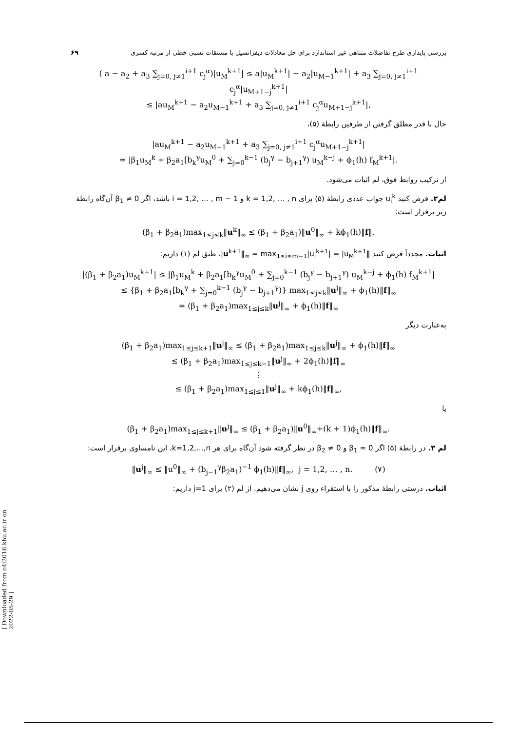بررسی پایداری طرح تفاضلات متناهی غیر استاندارد برای حل معادلات دیفرانسیل با مشتقات نسبی خطی از مرتبه کسری ۶۹
( a − a<sub>2</sub> + a<sub>3</sub> ∑<sub>j=0, j≠1</sub><sup>i+1</sup> c<sub>j</sub><sup>α</sup>)|u<sub>M</sub><sup>k+1</sup>| ≤ a|u<sub>M</sub><sup>k+1</sup>| − a<sub>2</sub>|u<sub>M−1</sub><sup>k+1</sup>| + a<sub>3</sub> ∑<sub>j=0, j≠1</sub><sup>i+1</sup> c<sub>j</sub><sup>α</sup>|u<sub>M+1−j</sub><sup>k+1</sup>|
≤ |au<sub>M</sub><sup>k+1</sup> − a<sub>2</sub>u<sub>M−1</sub><sup>k+1</sup> + a<sub>3</sub> ∑<sub>j=0, j≠1</sub><sup>i+1</sup> c<sub>j</sub><sup>α</sup>u<sub>M+1−j</sub><sup>k+1</sup>|,
حال با قدر مطلق گرفتن از طرفین رابطهٔ (۵)،
|au<sub>M</sub><sup>k+1</sup> − a<sub>2</sub>u<sub>M−1</sub><sup>k+1</sup> + a<sub>3</sub> ∑<sub>j=0, j≠1</sub><sup>i+1</sup> c<sub>j</sub><sup>α</sup>u<sub>M+1−j</sub><sup>k+1</sup>|
= |β<sub>1</sub>u<sub>M</sub><sup>k</sup> + β<sub>2</sub>a<sub>1</sub>[b<sub>k</sub><sup>γ</sup>u<sub>M</sub><sup>0</sup> + ∑<sub>j=0</sub><sup>k−1</sup> (b<sub>j</sub><sup>γ</sup> − b<sub>j+1</sub><sup>γ</sup>) u<sub>M</sub><sup>k−j</sup> + ϕ<sub>1</sub>(h) f<sub>M</sub><sup>k+1</sup>|.
از ترکیب روابط فوق، لم اثبات می‌شود.
لم۲. فرض کنید u<sub>i</sub><sup>k</sup> جواب عددی رابطهٔ (۵) برای k = 1,2, … , n و i = 1,2, … , m − 1 باشد، اگر β<sub>1</sub> ≠ 0 آن‌گاه رابطهٔ زیر برقرار است:
(β<sub>1</sub> + β<sub>2</sub>a<sub>1</sub>)max<sub>1≤j≤k</sub>‖u<sup>k</sup>‖<sub>∞</sub> ≤ (β<sub>1</sub> + β<sub>2</sub>a<sub>1</sub>)‖u<sup>0</sup>‖<sub>∞</sub> + kϕ<sub>1</sub>(h)‖f‖.
اثبات. مجدداً فرض کنید ‖u<sup>k+1</sup>‖<sub>∞</sub> = max<sub>1≤i≤m−1</sub>|u<sub>i</sub><sup>k+1</sup>| = |u<sub>M</sub><sup>k+1</sup>|، طبق لم (۱) داریم:
|(β<sub>1</sub> + β<sub>2</sub>a<sub>1</sub>)u<sub>M</sub><sup>k+1</sup>| ≤ |β<sub>1</sub>u<sub>M</sub><sup>k</sup> + β<sub>2</sub>a<sub>1</sub>[b<sub>k</sub><sup>γ</sup>u<sub>M</sub><sup>0</sup> + ∑<sub>j=0</sub><sup>k−1</sup> (b<sub>j</sub><sup>γ</sup> − b<sub>j+1</sub><sup>γ</sup>) u<sub>M</sub><sup>k−j</sup> + ϕ<sub>1</sub>(h) f<sub>M</sub><sup>k+1</sup>|
≤ {β<sub>1</sub> + β<sub>2</sub>a<sub>1</sub>[b<sub>k</sub><sup>γ</sup> + ∑<sub>j=0</sub><sup>k−1</sup> (b<sub>j</sub><sup>γ</sup> − b<sub>j+1</sub><sup>γ</sup>)} max<sub>1≤j≤k</sub>‖u<sup>j</sup>‖<sub>∞</sub> + ϕ<sub>1</sub>(h)‖f‖<sub>∞</sub>
= (β<sub>1</sub> + β<sub>2</sub>a<sub>1</sub>)max<sub>1≤j≤k</sub>‖u<sup>j</sup>‖<sub>∞</sub> + ϕ<sub>1</sub>(h)‖f‖<sub>∞</sub>
به‌عبارت دیگر
(β<sub>1</sub> + β<sub>2</sub>a<sub>1</sub>)max<sub>1≤j≤k+1</sub>‖u<sup>j</sup>‖<sub>∞</sub> ≤ (β<sub>1</sub> + β<sub>2</sub>a<sub>1</sub>)max<sub>1≤j≤k</sub>‖u<sup>j</sup>‖<sub>∞</sub> + ϕ<sub>1</sub>(h)‖f‖<sub>∞</sub>
≤ (β<sub>1</sub> + β<sub>2</sub>a<sub>1</sub>)max<sub>1≤j≤k−1</sub>‖u<sup>j</sup>‖<sub>∞</sub> + 2ϕ<sub>1</sub>(h)‖f‖<sub>∞</sub>
⋮
≤ (β<sub>1</sub> + β<sub>2</sub>a<sub>1</sub>)max<sub>1≤j≤1</sub>‖u<sup>j</sup>‖<sub>∞</sub> + kϕ<sub>1</sub>(h)‖f‖<sub>∞</sub>,
یا
(β<sub>1</sub> + β<sub>2</sub>a<sub>1</sub>)max<sub>1≤j≤k+1</sub>‖u<sup>j</sup>‖<sub>∞</sub> ≤ (β<sub>1</sub> + β<sub>2</sub>a<sub>1</sub>)‖u<sup>0</sup>‖<sub>∞</sub>+(k + 1)ϕ<sub>1</sub>(h)‖f‖<sub>∞</sub>.
لم ۳. در رابطهٔ (۵) اگر β<sub>1</sub> = 0 و β<sub>2</sub> ≠ 0 در نظر گرفته شود آن‌گاه برای هر k=1,2,…,n، این نامساوی برقرار است:
‖u<sup>j</sup>‖<sub>∞</sub> ≤ ‖u<sup>0</sup>‖<sub>∞</sub> + (b<sub>j−1</sub><sup>γ</sup>β<sub>2</sub>a<sub>1</sub>)<sup>−1</sup> ϕ<sub>1</sub>(h)‖f‖<sub>∞</sub>, j = 1,2, … , n. (۷)
اثبات. درستی رابطهٔ مذکور را با استقراء روی j نشان می‌دهیم. از لم (۲) برای j=1 داریم:
[ Downloaded from c4i2016.khu.ac.ir on 2022-05-29 ]